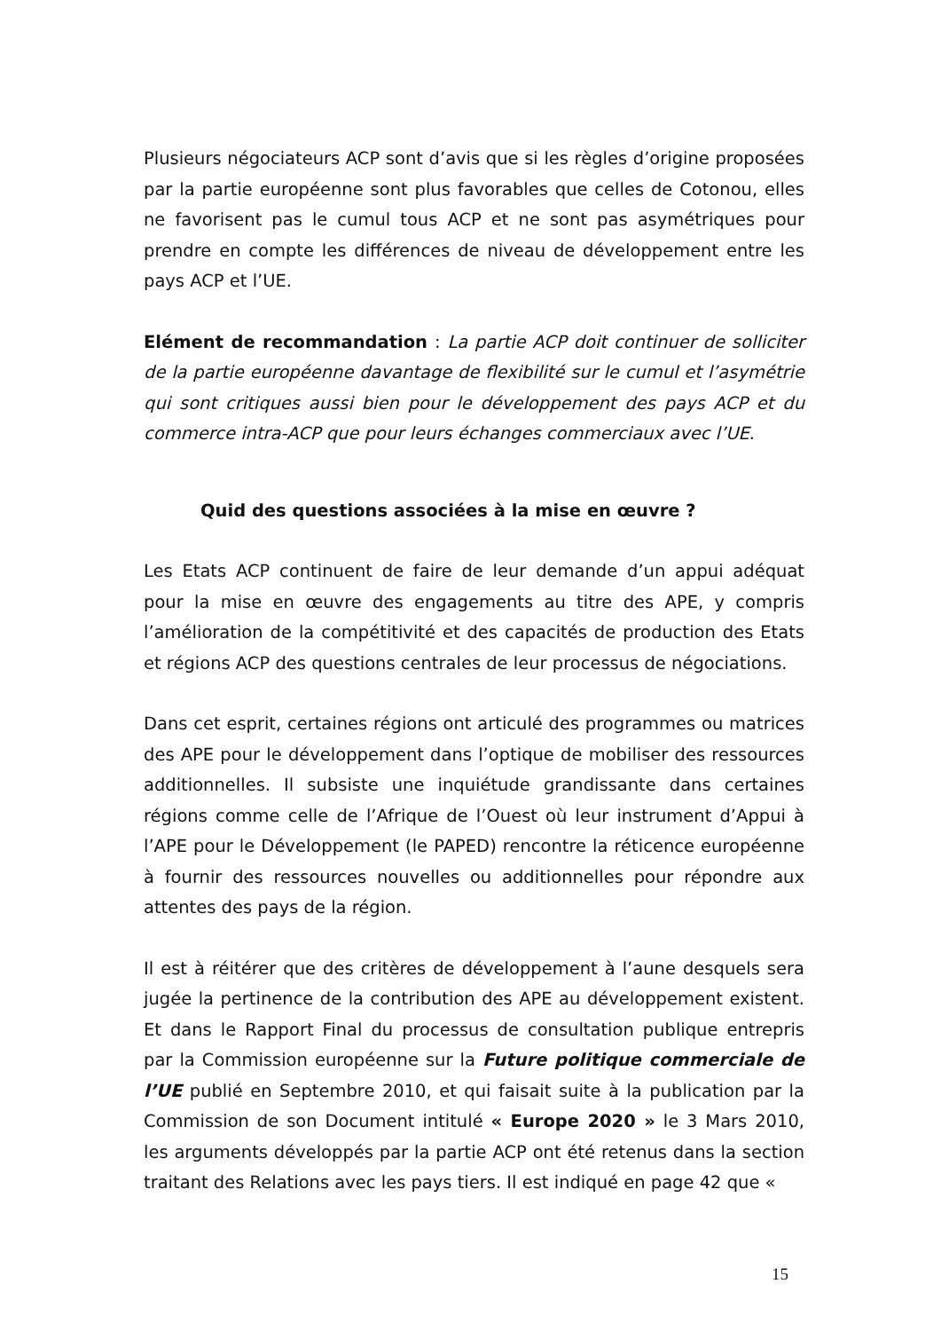Plusieurs négociateurs ACP sont d’avis que si les règles d’origine proposées par la partie européenne sont plus favorables que celles de Cotonou, elles ne favorisent pas le cumul tous ACP et ne sont pas asymétriques pour prendre en compte les différences de niveau de développement entre les pays ACP et l’UE.
Elément de recommandation : La partie ACP doit continuer de solliciter de la partie européenne davantage de flexibilité sur le cumul et l’asymétrie qui sont critiques aussi bien pour le développement des pays ACP et du commerce intra-ACP que pour leurs échanges commerciaux avec l’UE.
Quid des questions associées à la mise en œuvre ?
Les Etats ACP continuent de faire de leur demande d’un appui adéquat pour la mise en œuvre des engagements au titre des APE, y compris l’amélioration de la compétitivité et des capacités de production des Etats et régions ACP des questions centrales de leur processus de négociations.
Dans cet esprit, certaines régions ont articulé des programmes ou matrices des APE pour le développement dans l’optique de mobiliser des ressources additionnelles. Il subsiste une inquiétude grandissante dans certaines régions comme celle de l’Afrique de l’Ouest où leur instrument d’Appui à l’APE pour le Développement (le PAPED) rencontre la réticence européenne à fournir des ressources nouvelles ou additionnelles pour répondre aux attentes des pays de la région.
Il est à réitérer que des critères de développement à l’aune desquels sera jugée la pertinence de la contribution des APE au développement existent. Et dans le Rapport Final du processus de consultation publique entrepris par la Commission européenne sur la Future politique commerciale de l’UE publié en Septembre 2010, et qui faisait suite à la publication par la Commission de son Document intitulé « Europe 2020 » le 3 Mars 2010, les arguments développés par la partie ACP ont été retenus dans la section traitant des Relations avec les pays tiers. Il est indiqué en page 42 que «
15